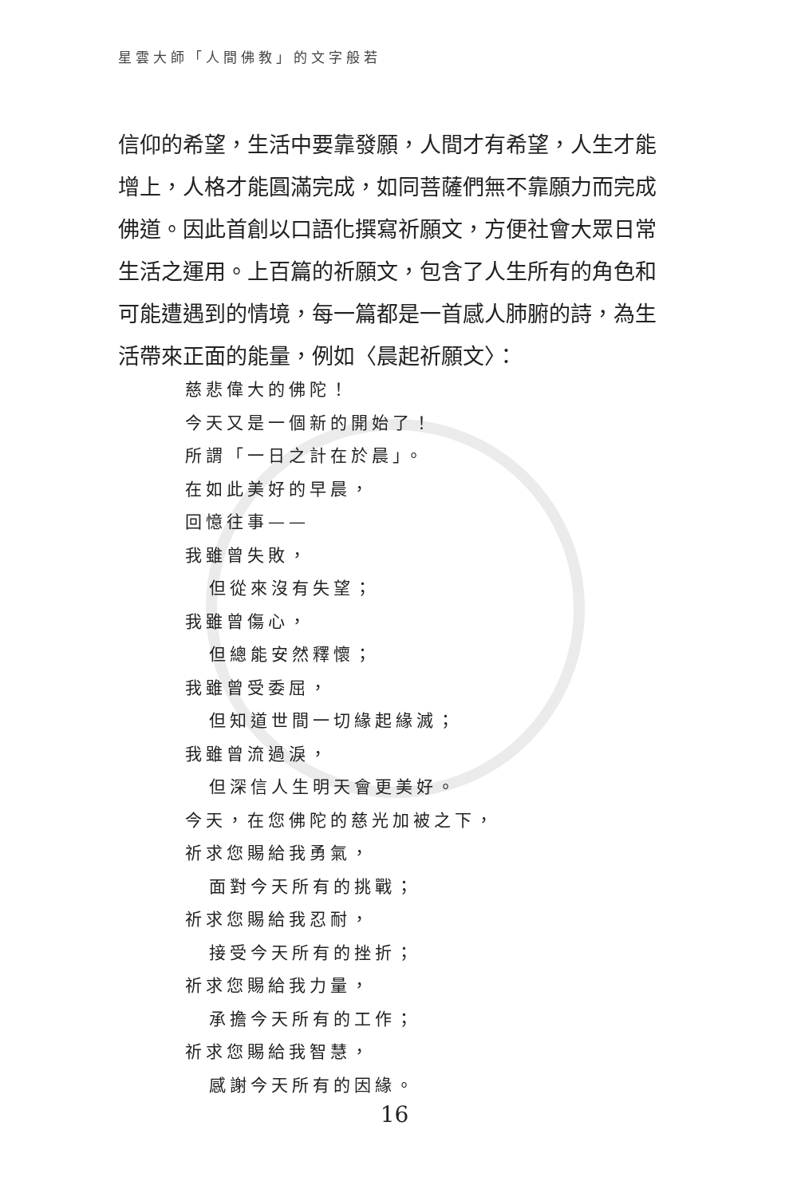星雲大師「人間佛教」的文字般若
信仰的希望，生活中要靠發願，人間才有希望，人生才能增上，人格才能圓滿完成，如同菩薩們無不靠願力而完成佛道。因此首創以口語化撰寫祈願文，方便社會大眾日常生活之運用。上百篇的祈願文，包含了人生所有的角色和可能遭遇到的情境，每一篇都是一首感人肺腑的詩，為生活帶來正面的能量，例如〈晨起祈願文〉：
慈悲偉大的佛陀！
今天又是一個新的開始了！
所謂「一日之計在於晨」。
在如此美好的早晨，
回憶往事——
我雖曾失敗，
但從來沒有失望；
我雖曾傷心，
但總能安然釋懷；
我雖曾受委屈，
但知道世間一切緣起緣滅；
我雖曾流過淚，
但深信人生明天會更美好。
今天，在您佛陀的慈光加被之下，
祈求您賜給我勇氣，
面對今天所有的挑戰；
祈求您賜給我忍耐，
接受今天所有的挫折；
祈求您賜給我力量，
承擔今天所有的工作；
祈求您賜給我智慧，
感謝今天所有的因緣。
16